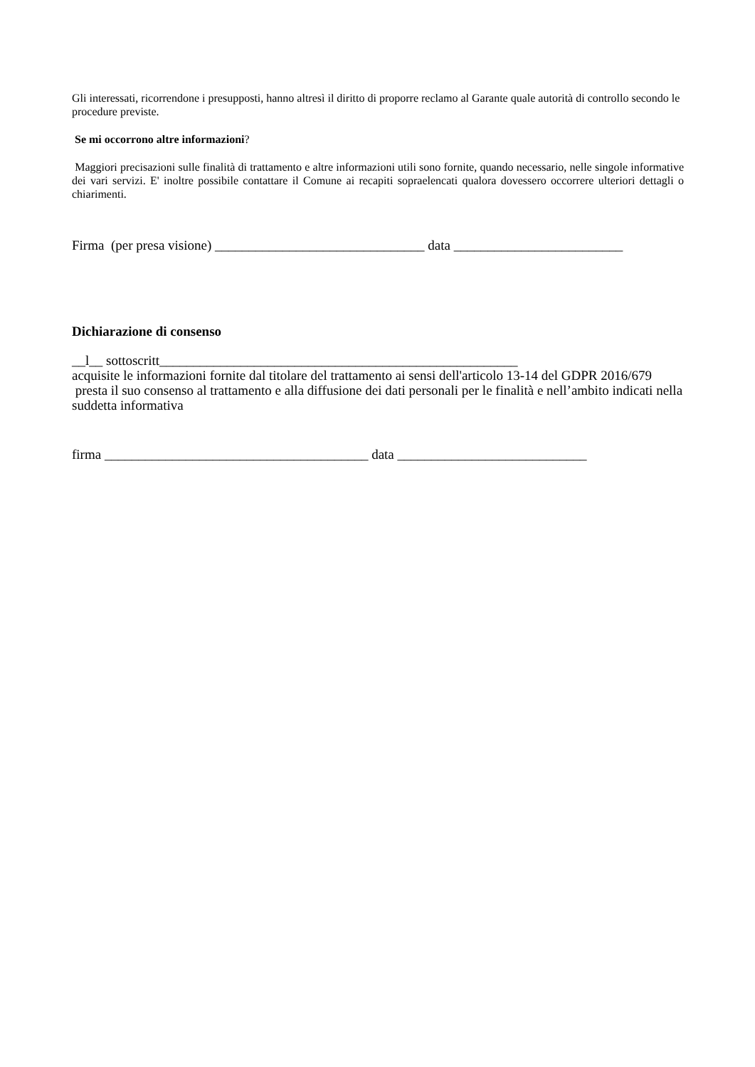Gli interessati, ricorrendone i presupposti, hanno altresì il diritto di proporre reclamo al Garante quale autorità di controllo secondo le procedure previste.
Se mi occorrono altre informazioni?
Maggiori precisazioni sulle finalità di trattamento e altre informazioni utili sono fornite, quando necessario, nelle singole informative dei vari servizi. E' inoltre possibile contattare il Comune ai recapiti sopraelencati qualora dovessero occorrere ulteriori dettagli o chiarimenti.
Firma (per presa visione) _______________________________ data _________________________
Dichiarazione di consenso
__l__ sottoscritt_____________________________________________________
acquisite le informazioni fornite dal titolare del trattamento ai sensi dell'articolo 13-14 del GDPR 2016/679 presta il suo consenso al trattamento e alla diffusione dei dati personali per le finalità e nell’ambito indicati nella suddetta informativa
firma _______________________________________ data ____________________________